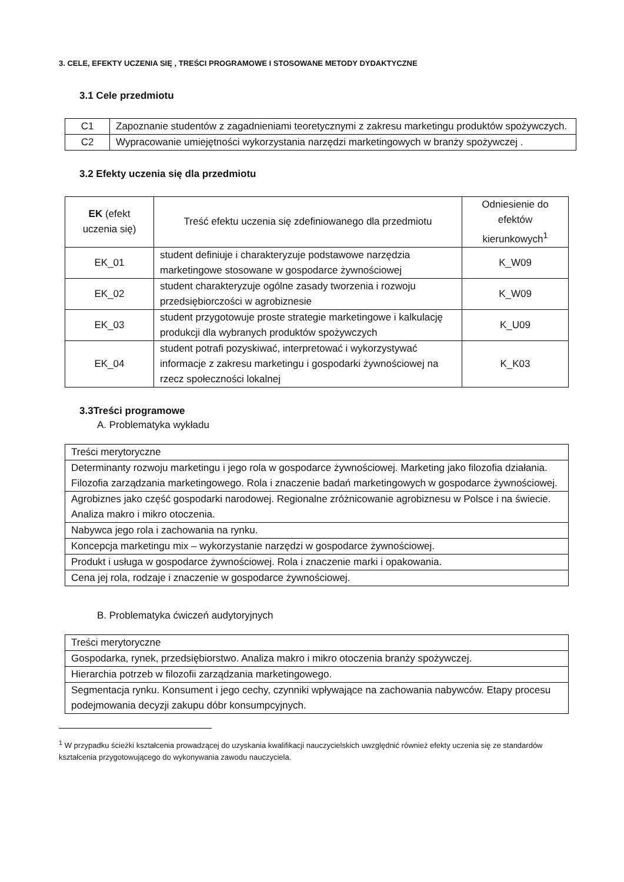3. CELE, EFEKTY UCZENIA SIĘ , TREŚCI PROGRAMOWE I STOSOWANE METODY DYDAKTYCZNE
3.1 Cele przedmiotu
| C1 | Zapoznanie studentów z zagadnieniami teoretycznymi z zakresu marketingu produktów spożywczych. |
| C2 | Wypracowanie umiejętności wykorzystania narzędzi marketingowych w branży spożywczej . |
3.2 Efekty uczenia się dla przedmiotu
| EK (efekt uczenia się) | Treść efektu uczenia się zdefiniowanego dla przedmiotu | Odniesienie do efektów kierunkowych<sup>1</sup> |
| --- | --- | --- |
| EK_01 | student definiuje i charakteryzuje podstawowe narzędzia marketingowe stosowane w gospodarce żywnościowej | K_W09 |
| EK_02 | student charakteryzuje ogólne zasady tworzenia i rozwoju przedsiębiorczości w agrobiznesie | K_W09 |
| EK_03 | student przygotowuje proste strategie marketingowe i kalkulację produkcji dla wybranych produktów spożywczych | K_U09 |
| EK_04 | student potrafi pozyskiwać, interpretować i wykorzystywać informacje z zakresu marketingu i gospodarki żywnościowej na rzecz społeczności lokalnej | K_K03 |
3.3Treści programowe
A. Problematyka wykładu
| Treści merytoryczne |
| Determinanty rozwoju marketingu i jego rola w gospodarce żywnościowej. Marketing jako filozofia działania. Filozofia zarządzania marketingowego. Rola i znaczenie badań marketingowych w gospodarce żywnościowej. |
| Agrobiznes jako część gospodarki narodowej. Regionalne zróżnicowanie agrobiznesu w Polsce i na świecie. Analiza makro i mikro otoczenia. |
| Nabywca jego rola i zachowania na rynku. |
| Koncepcja marketingu mix – wykorzystanie narzędzi w gospodarce żywnościowej. |
| Produkt i usługa w gospodarce żywnościowej. Rola i znaczenie marki i opakowania. |
| Cena jej rola, rodzaje i znaczenie w gospodarce żywnościowej. |
B. Problematyka ćwiczeń audytoryjnych
| Treści merytoryczne |
| Gospodarka, rynek, przedsiębiorstwo. Analiza makro i mikro otoczenia branży spożywczej. |
| Hierarchia potrzeb w filozofii zarządzania marketingowego. |
| Segmentacja rynku. Konsument i jego cechy, czynniki wpływające na zachowania nabywców. Etapy procesu podejmowania decyzji zakupu dóbr konsumpcyjnych. |
<sup>1</sup> W przypadku ścieżki kształcenia prowadzącej do uzyskania kwalifikacji nauczycielskich uwzględnić również efekty uczenia się ze standardów kształcenia przygotowującego do wykonywania zawodu nauczyciela.